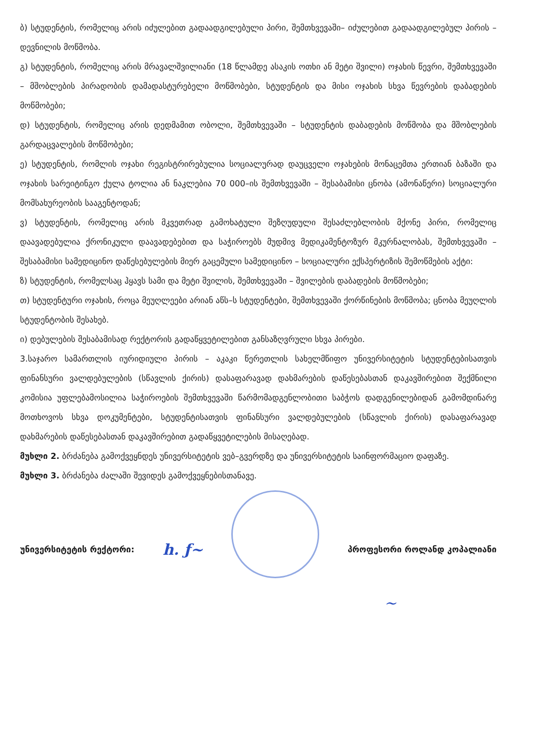ბ) სტუდენტის, რომელიც არის იძულებით გადაადგილებული პირი, შემთხვევაში– იძულებით გადაადგილებულ პირის – დევნილის მოწმობა.
გ) სტუდენტის, რომელიც არის მრავალშვილიანი (18 წლამდე ასაკის ოთხი ან მეტი შვილი) ოჯახის წევრი, შემთხვევაში – მშობლების პირადობის დამადასტურებელი მოწმობები, სტუდენტის და მისი ოჯახის სხვა წევრების დაბადების მოწმობები;
დ) სტუდენტის, რომელიც არის დედმამით ობოლი, შემთხვევაში – სტუდენტის დაბადების მოწმობა და მშობლების გარდაცვალების მოწმობები;
ე) სტუდენტის, რომლის ოჯახი რეგისტრირებულია სოციალურად დაუცველი ოჯახების მონაცემთა ერთიან ბაზაში და ოჯახის სარეიტინგო ქულა ტოლია ან ნაკლებია 70 000–ის შემთხვევაში – შესაბამისი ცნობა (ამონაწერი) სოციალური მომსახურეობის სააგენტოდან;
ვ) სტუდენტის, რომელიც არის მკვეთრად გამოხატული შეზღუდული შესაძლებლობის მქონე პირი, რომელიც დაავადებულია ქრონიკული დაავადებებით და საჭიროებს მუდმივ მედიკამენტოზურ მკურნალობას, შემთხვევაში – შესაბამისი სამედიცინო დაწესებულების მიერ გაცემული სამედიცინო – სოციალური ექსპერტიზის შემოწმების აქტი:
ზ) სტუდენტის, რომელსაც ჰყავს სამი და მეტი შვილის, შემთხვევაში – შვილების დაბადების მოწმობები;
თ) სტუდენტური ოჯახის, როცა მეუღლეები არიან აწს–ს სტუდენტები, შემთხვევაში ქორწინების მოწმობა; ცნობა მეუღლის სტუდენტობის შესახებ.
ი) დებულების შესაბამისად რექტორის გადაწყვეტილებით განსაზღვრული სხვა პირები.
3.საჯარო სამართლის იურიდიული პირის – აკაკი წერეთლის სახელმწიფო უნივერსიტეტის სტუდენტებისათვის ფინანსური ვალდებულების (სწავლის ქირის) დასაფარავად დახმარების დაწესებასთან დაკავშირებით შექმნილი კომისია უფლებამოსილია საჭიროების შემთხვევაში წარმომადგენლობითი საბჭოს დადგენილებიდან გამომდინარე მოთხოვოს სხვა დოკუმენტები, სტუდენტისათვის ფინანსური ვალდებულების (სწავლის ქირის) დასაფარავად დახმარების დაწესებასთან დაკავშირებით გადაწყვეტილების მისაღებად.
მუხლი 2. ბრძანება გამოქვეყნდეს უნივერსიტეტის ვებ–გვერდზე და უნივერსიტეტის საინფორმაციო დაფაზე.
მუხლი 3. ბრძანება ძალაში შევიდეს გამოქვეყნებისთანავე.
უნივერსიტეტის რექტორი: h. ƒ~
პროფესორი როლანდ კოპალიანი
~